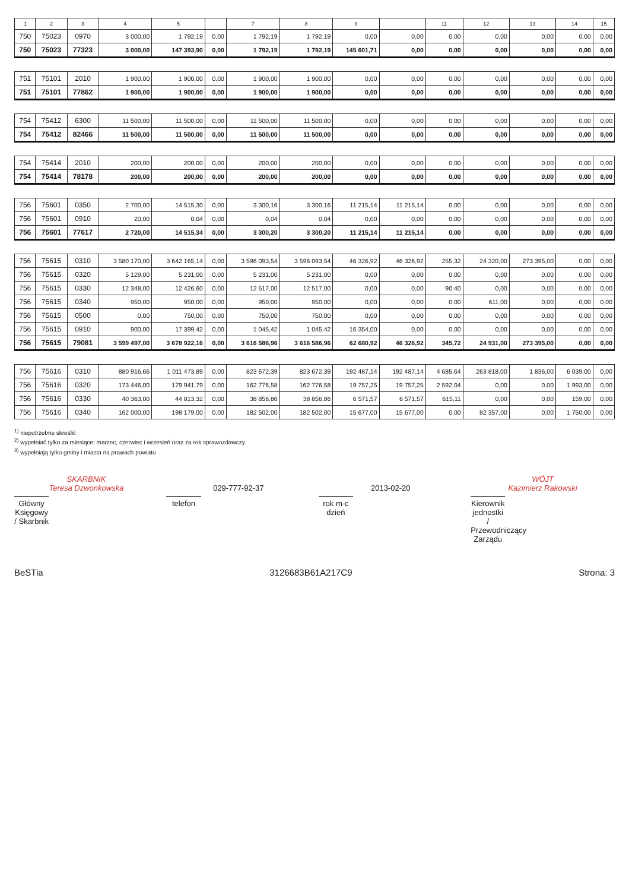| 1 | 2 | 3 | 4 | 5 | | 7 | 8 | 9 | | 11 | 12 | 13 | 14 | 15 |
| --- | --- | --- | --- | --- | --- | --- | --- | --- | --- | --- | --- | --- | --- | --- |
| 750 | 75023 | 0970 | 3 000,00 | 1 792,19 | 0,00 | 1 792,19 | 1 792,19 | 0,00 | 0,00 | 0,00 | 0,00 | 0,00 | 0,00 | 0,00 |
| 750 | 75023 | 77323 | 3 000,00 | 147 393,90 | 0,00 | 1 792,19 | 1 792,19 | 145 601,71 | 0,00 | 0,00 | 0,00 | 0,00 | 0,00 | 0,00 |
| 751 | 75101 | 2010 | 1 900,00 | 1 900,00 | 0,00 | 1 900,00 | 1 900,00 | 0,00 | 0,00 | 0,00 | 0,00 | 0,00 | 0,00 | 0,00 |
| 751 | 75101 | 77862 | 1 900,00 | 1 900,00 | 0,00 | 1 900,00 | 1 900,00 | 0,00 | 0,00 | 0,00 | 0,00 | 0,00 | 0,00 | 0,00 |
| 754 | 75412 | 6300 | 11 500,00 | 11 500,00 | 0,00 | 11 500,00 | 11 500,00 | 0,00 | 0,00 | 0,00 | 0,00 | 0,00 | 0,00 | 0,00 |
| 754 | 75412 | 82466 | 11 500,00 | 11 500,00 | 0,00 | 11 500,00 | 11 500,00 | 0,00 | 0,00 | 0,00 | 0,00 | 0,00 | 0,00 | 0,00 |
| 754 | 75414 | 2010 | 200,00 | 200,00 | 0,00 | 200,00 | 200,00 | 0,00 | 0,00 | 0,00 | 0,00 | 0,00 | 0,00 | 0,00 |
| 754 | 75414 | 78178 | 200,00 | 200,00 | 0,00 | 200,00 | 200,00 | 0,00 | 0,00 | 0,00 | 0,00 | 0,00 | 0,00 | 0,00 |
| 756 | 75601 | 0350 | 2 700,00 | 14 515,30 | 0,00 | 3 300,16 | 3 300,16 | 11 215,14 | 11 215,14 | 0,00 | 0,00 | 0,00 | 0,00 | 0,00 |
| 756 | 75601 | 0910 | 20,00 | 0,04 | 0,00 | 0,04 | 0,04 | 0,00 | 0,00 | 0,00 | 0,00 | 0,00 | 0,00 | 0,00 |
| 756 | 75601 | 77617 | 2 720,00 | 14 515,34 | 0,00 | 3 300,20 | 3 300,20 | 11 215,14 | 11 215,14 | 0,00 | 0,00 | 0,00 | 0,00 | 0,00 |
| 756 | 75615 | 0310 | 3 580 170,00 | 3 642 165,14 | 0,00 | 3 596 093,54 | 3 596 093,54 | 46 326,92 | 46 326,92 | 255,32 | 24 320,00 | 273 395,00 | 0,00 | 0,00 |
| 756 | 75615 | 0320 | 5 129,00 | 5 231,00 | 0,00 | 5 231,00 | 5 231,00 | 0,00 | 0,00 | 0,00 | 0,00 | 0,00 | 0,00 | 0,00 |
| 756 | 75615 | 0330 | 12 348,00 | 12 426,60 | 0,00 | 12 517,00 | 12 517,00 | 0,00 | 0,00 | 90,40 | 0,00 | 0,00 | 0,00 | 0,00 |
| 756 | 75615 | 0340 | 950,00 | 950,00 | 0,00 | 950,00 | 950,00 | 0,00 | 0,00 | 0,00 | 611,00 | 0,00 | 0,00 | 0,00 |
| 756 | 75615 | 0500 | 0,00 | 750,00 | 0,00 | 750,00 | 750,00 | 0,00 | 0,00 | 0,00 | 0,00 | 0,00 | 0,00 | 0,00 |
| 756 | 75615 | 0910 | 900,00 | 17 399,42 | 0,00 | 1 045,42 | 1 045,42 | 16 354,00 | 0,00 | 0,00 | 0,00 | 0,00 | 0,00 | 0,00 |
| 756 | 75615 | 79081 | 3 599 497,00 | 3 678 922,16 | 0,00 | 3 616 586,96 | 3 616 586,96 | 62 680,92 | 46 326,92 | 345,72 | 24 931,00 | 273 395,00 | 0,00 | 0,00 |
| 756 | 75616 | 0310 | 880 916,66 | 1 011 473,89 | 0,00 | 823 672,39 | 823 672,39 | 192 487,14 | 192 487,14 | 4 685,64 | 263 818,00 | 1 836,00 | 6 039,00 | 0,00 |
| 756 | 75616 | 0320 | 173 446,00 | 179 941,79 | 0,00 | 162 776,58 | 162 776,58 | 19 757,25 | 19 757,25 | 2 592,04 | 0,00 | 0,00 | 1 993,00 | 0,00 |
| 756 | 75616 | 0330 | 40 363,00 | 44 813,32 | 0,00 | 38 856,86 | 38 856,86 | 6 571,57 | 6 571,57 | 615,11 | 0,00 | 0,00 | 159,00 | 0,00 |
| 756 | 75616 | 0340 | 162 000,00 | 198 179,00 | 0,00 | 182 502,00 | 182 502,00 | 15 677,00 | 15 677,00 | 0,00 | 82 357,00 | 0,00 | 1 750,00 | 0,00 |
<sup>1)</sup> niepotrzebne skreślić
<sup>2)</sup> wypełniać tylko za miesiące: marzec, czerwiec i wrzesień oraz za rok sprawozdawczy
<sup>3)</sup> wypełniają tylko gminy i miasta na prawach powiatu
SKARBNIK
Teresa Dzwonkowska
Główny Księgowy / Skarbnik
029-777-92-37
telefon
2013-02-20
rok m-c dzień
WÓJT
Kazimierz Rakowski
Kierownik jednostki / Przewodniczący Zarządu
BeSTia 3126683B61A217C9 Strona: 3